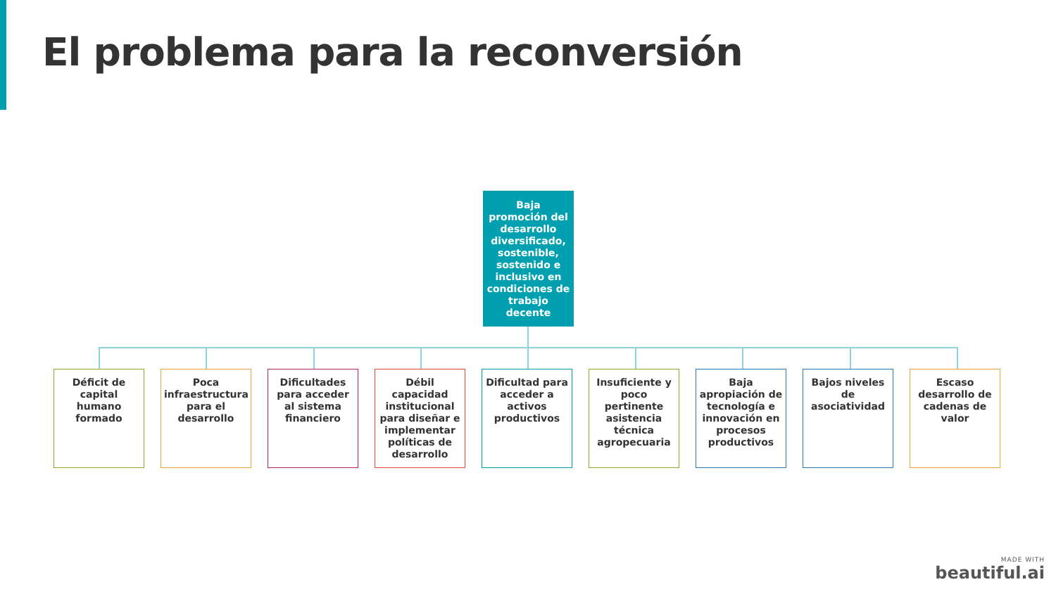El problema para la reconversión
Baja promoción del desarrollo diversificado, sostenible, sostenido e inclusivo en condiciones de trabajo decente
Déficit de capital humano formado
Poca infraestructura para el desarrollo
Dificultades para acceder al sistema financiero
Débil capacidad institucional para diseñar e implementar políticas de desarrollo
Dificultad para acceder a activos productivos
Insuficiente y poco pertinente asistencia técnica agropecuaria
Baja apropiación de tecnología e innovación en procesos productivos
Bajos niveles de asociatividad
Escaso desarrollo de cadenas de valor
MADE WITH
beautiful.ai